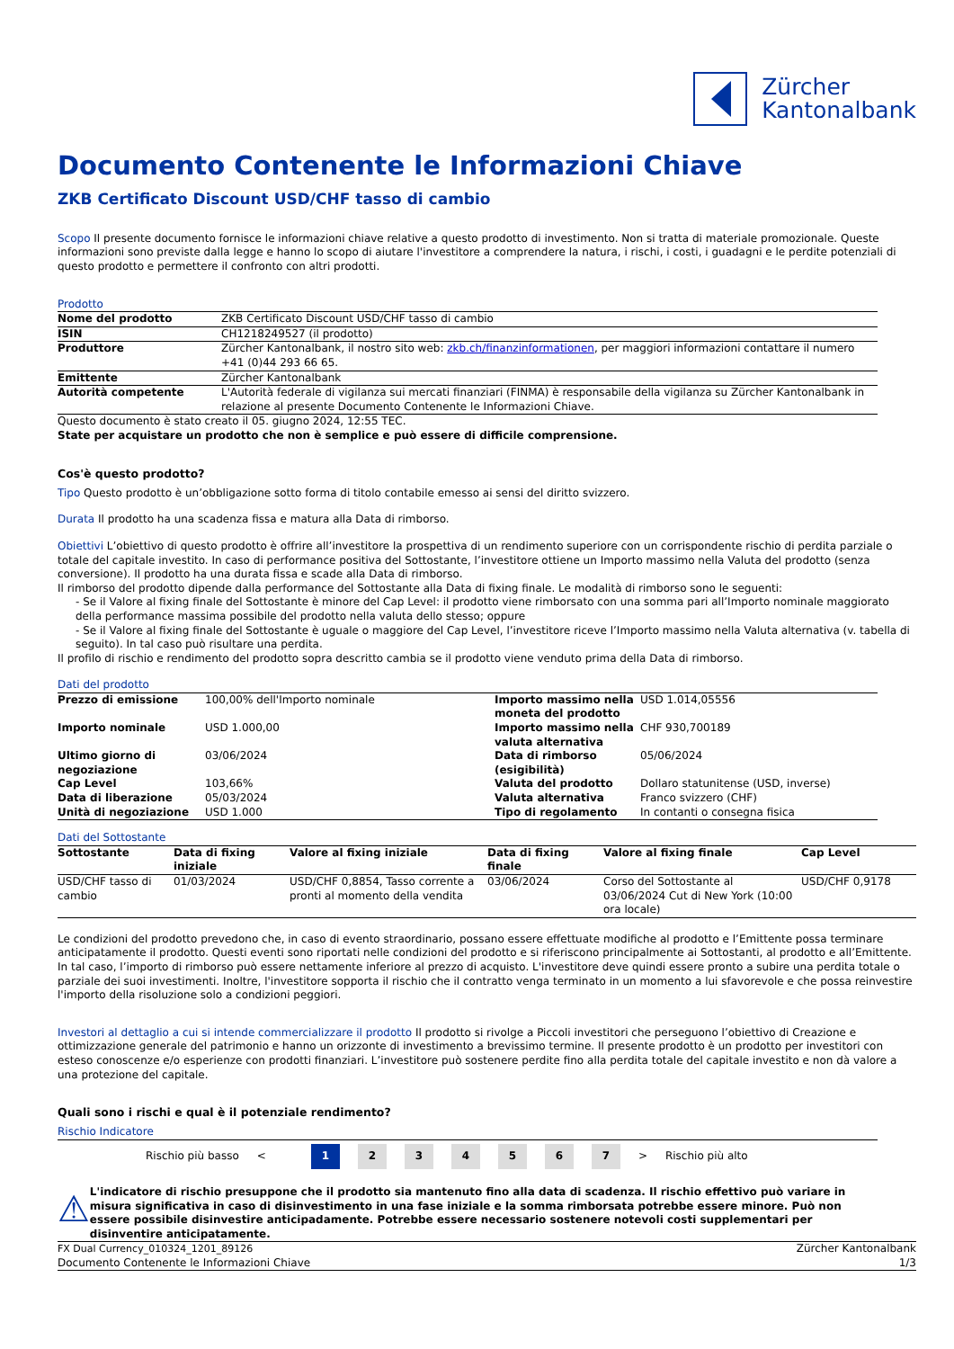Zürcher
Kantonalbank
Documento Contenente le Informazioni Chiave
ZKB Certificato Discount USD/CHF tasso di cambio
Scopo Il presente documento fornisce le informazioni chiave relative a questo prodotto di investimento. Non si tratta di materiale promozionale. Queste informazioni sono previste dalla legge e hanno lo scopo di aiutare l'investitore a comprendere la natura, i rischi, i costi, i guadagni e le perdite potenziali di questo prodotto e permettere il confronto con altri prodotti.
Prodotto
| Nome del prodotto | ZKB Certificato Discount USD/CHF tasso di cambio |
| ISIN | CH1218249527 (il prodotto) |
| Produttore | Zürcher Kantonalbank, il nostro sito web: zkb.ch/finanzinformationen , per maggiori informazioni contattare il numero +41 (0)44 293 66 65. |
| Emittente | Zürcher Kantonalbank |
| Autorità competente | L'Autorità federale di vigilanza sui mercati finanziari (FINMA) è responsabile della vigilanza su Zürcher Kantonalbank in relazione al presente Documento Contenente le Informazioni Chiave. |
Questo documento è stato creato il 05. giugno 2024, 12:55 TEC.
State per acquistare un prodotto che non è semplice e può essere di difficile comprensione.
Cos'è questo prodotto?
Tipo Questo prodotto è un’obbligazione sotto forma di titolo contabile emesso ai sensi del diritto svizzero.
Durata Il prodotto ha una scadenza fissa e matura alla Data di rimborso.
Obiettivi L’obiettivo di questo prodotto è offrire all’investitore la prospettiva di un rendimento superiore con un corrispondente rischio di perdita parziale o totale del capitale investito. In caso di performance positiva del Sottostante, l’investitore ottiene un Importo massimo nella Valuta del prodotto (senza conversione). Il prodotto ha una durata fissa e scade alla Data di rimborso.
Il rimborso del prodotto dipende dalla performance del Sottostante alla Data di fixing finale. Le modalità di rimborso sono le seguenti:
- Se il Valore al fixing finale del Sottostante è minore del Cap Level: il prodotto viene rimborsato con una somma pari all’Importo nominale maggiorato della performance massima possibile del prodotto nella valuta dello stesso; oppure
- Se il Valore al fixing finale del Sottostante è uguale o maggiore del Cap Level, l’investitore riceve l’Importo massimo nella Valuta alternativa (v. tabella di seguito). In tal caso può risultare una perdita.
Il profilo di rischio e rendimento del prodotto sopra descritto cambia se il prodotto viene venduto prima della Data di rimborso.
Dati del prodotto
| Prezzo di emissione | 100,00% dell'Importo nominale | Importo massimo nella moneta del prodotto | USD 1.014,05556 |
| Importo nominale | USD 1.000,00 | Importo massimo nella valuta alternativa | CHF 930,700189 |
| Ultimo giorno di negoziazione | 03/06/2024 | Data di rimborso (esigibilità) | 05/06/2024 |
| Cap Level | 103,66% | Valuta del prodotto | Dollaro statunitense (USD, inverse) |
| Data di liberazione | 05/03/2024 | Valuta alternativa | Franco svizzero (CHF) |
| Unità di negoziazione | USD 1.000 | Tipo di regolamento | In contanti o consegna fisica |
Dati del Sottostante
| Sottostante | Data di fixing iniziale | Valore al fixing iniziale | Data di fixing finale | Valore al fixing finale | Cap Level |
| --- | --- | --- | --- | --- | --- |
| USD/CHF tasso di cambio | 01/03/2024 | USD/CHF 0,8854, Tasso corrente a pronti al momento della vendita | 03/06/2024 | Corso del Sottostante al 03/06/2024 Cut di New York (10:00 ora locale) | USD/CHF 0,9178 |
Le condizioni del prodotto prevedono che, in caso di evento straordinario, possano essere effettuate modifiche al prodotto e l’Emittente possa terminare anticipatamente il prodotto. Questi eventi sono riportati nelle condizioni del prodotto e si riferiscono principalmente ai Sottostanti, al prodotto e all’Emittente. In tal caso, l’importo di rimborso può essere nettamente inferiore al prezzo di acquisto. L'investitore deve quindi essere pronto a subire una perdita totale o parziale dei suoi investimenti. Inoltre, l'investitore sopporta il rischio che il contratto venga terminato in un momento a lui sfavorevole e che possa reinvestire l'importo della risoluzione solo a condizioni peggiori.
Investori al dettaglio a cui si intende commercializzare il prodotto Il prodotto si rivolge a Piccoli investitori che perseguono l’obiettivo di Creazione e ottimizzazione generale del patrimonio e hanno un orizzonte di investimento a brevissimo termine. Il presente prodotto è un prodotto per investitori con esteso conoscenze e/o esperienze con prodotti finanziari. L’investitore può sostenere perdite fino alla perdita totale del capitale investito e non dà valore a una protezione del capitale.
Quali sono i rischi e qual è il potenziale rendimento?
Rischio Indicatore
Rischio più basso <
1 2 3 4 5 6 7
> Rischio più alto
⚠
L'indicatore di rischio presuppone che il prodotto sia mantenuto fino alla data di scadenza. Il rischio effettivo può variare in misura significativa in caso di disinvestimento in una fase iniziale e la somma rimborsata potrebbe essere minore. Può non essere possibile disinvestire anticipadamente. Potrebbe essere necessario sostenere notevoli costi supplementari per disinventire anticipatamente.
FX Dual Currency_010324_1201_89126
Documento Contenente le Informazioni Chiave
Zürcher Kantonalbank
1/3